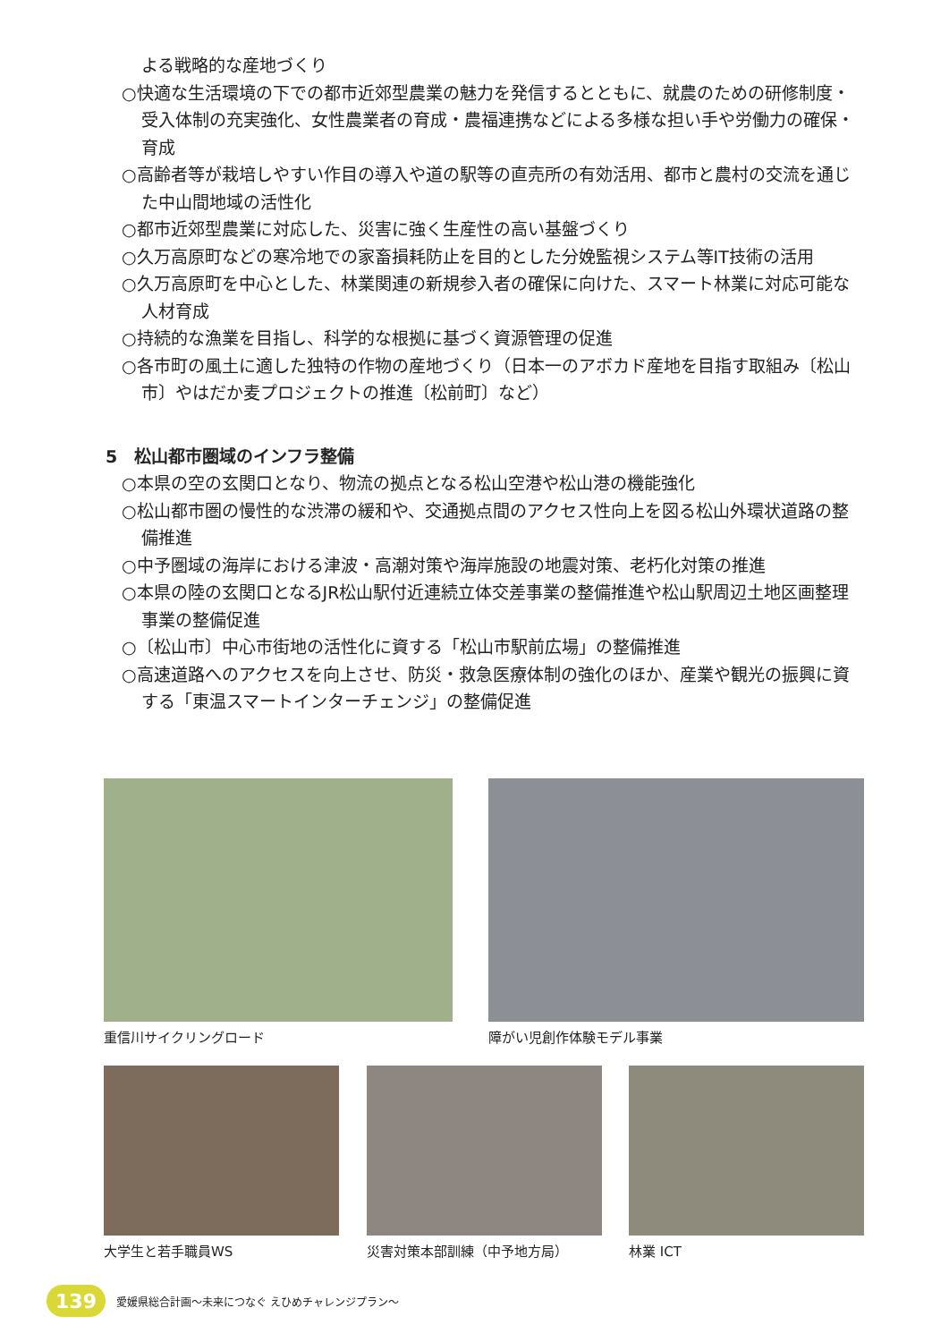よる戦略的な産地づくり
○快適な生活環境の下での都市近郊型農業の魅力を発信するとともに、就農のための研修制度・受入体制の充実強化、女性農業者の育成・農福連携などによる多様な担い手や労働力の確保・育成
○高齢者等が栽培しやすい作目の導入や道の駅等の直売所の有効活用、都市と農村の交流を通じた中山間地域の活性化
○都市近郊型農業に対応した、災害に強く生産性の高い基盤づくり
○久万高原町などの寒冷地での家畜損耗防止を目的とした分娩監視システム等IT技術の活用
○久万高原町を中心とした、林業関連の新規参入者の確保に向けた、スマート林業に対応可能な人材育成
○持続的な漁業を目指し、科学的な根拠に基づく資源管理の促進
○各市町の風土に適した独特の作物の産地づくり（日本一のアボカド産地を目指す取組み〔松山市〕やはだか麦プロジェクトの推進〔松前町〕など）
5　松山都市圏域のインフラ整備
○本県の空の玄関口となり、物流の拠点となる松山空港や松山港の機能強化
○松山都市圏の慢性的な渋滞の緩和や、交通拠点間のアクセス性向上を図る松山外環状道路の整備推進
○中予圏域の海岸における津波・高潮対策や海岸施設の地震対策、老朽化対策の推進
○本県の陸の玄関口となるJR松山駅付近連続立体交差事業の整備推進や松山駅周辺土地区画整理事業の整備促進
○〔松山市〕中心市街地の活性化に資する「松山市駅前広場」の整備推進
○高速道路へのアクセスを向上させ、防災・救急医療体制の強化のほか、産業や観光の振興に資する「東温スマートインターチェンジ」の整備促進
重信川サイクリングロード 障がい児創作体験モデル事業
大学生と若手職員WS 災害対策本部訓練（中予地方局） 林業 ICT
139
愛媛県総合計画～未来につなぐ えひめチャレンジプラン～